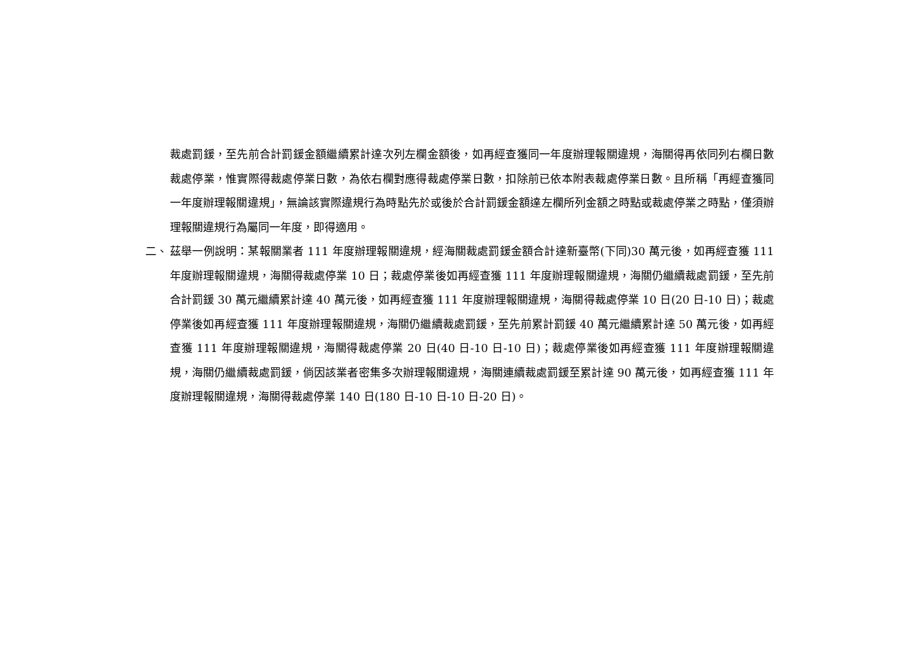裁處罰鍰，至先前合計罰鍰金額繼續累計達次列左欄金額後，如再經查獲同一年度辦理報關違規，海關得再依同列右欄日數裁處停業，惟實際得裁處停業日數，為依右欄對應得裁處停業日數，扣除前已依本附表裁處停業日數。且所稱「再經查獲同一年度辦理報關違規」，無論該實際違規行為時點先於或後於合計罰鍰金額達左欄所列金額之時點或裁處停業之時點，僅須辦理報關違規行為屬同一年度，即得適用。
二、 茲舉一例說明：某報關業者 111 年度辦理報關違規，經海關裁處罰鍰金額合計達新臺幣(下同)30 萬元後，如再經查獲 111 年度辦理報關違規，海關得裁處停業 10 日；裁處停業後如再經查獲 111 年度辦理報關違規，海關仍繼續裁處罰鍰，至先前合計罰鍰 30 萬元繼續累計達 40 萬元後，如再經查獲 111 年度辦理報關違規，海關得裁處停業 10 日(20 日-10 日)；裁處停業後如再經查獲 111 年度辦理報關違規，海關仍繼續裁處罰鍰，至先前累計罰鍰 40 萬元繼續累計達 50 萬元後，如再經查獲 111 年度辦理報關違規，海關得裁處停業 20 日(40 日-10 日-10 日)；裁處停業後如再經查獲 111 年度辦理報關違規，海關仍繼續裁處罰鍰，倘因該業者密集多次辦理報關違規，海關連續裁處罰鍰至累計達 90 萬元後，如再經查獲 111 年度辦理報關違規，海關得裁處停業 140 日(180 日-10 日-10 日-20 日)。